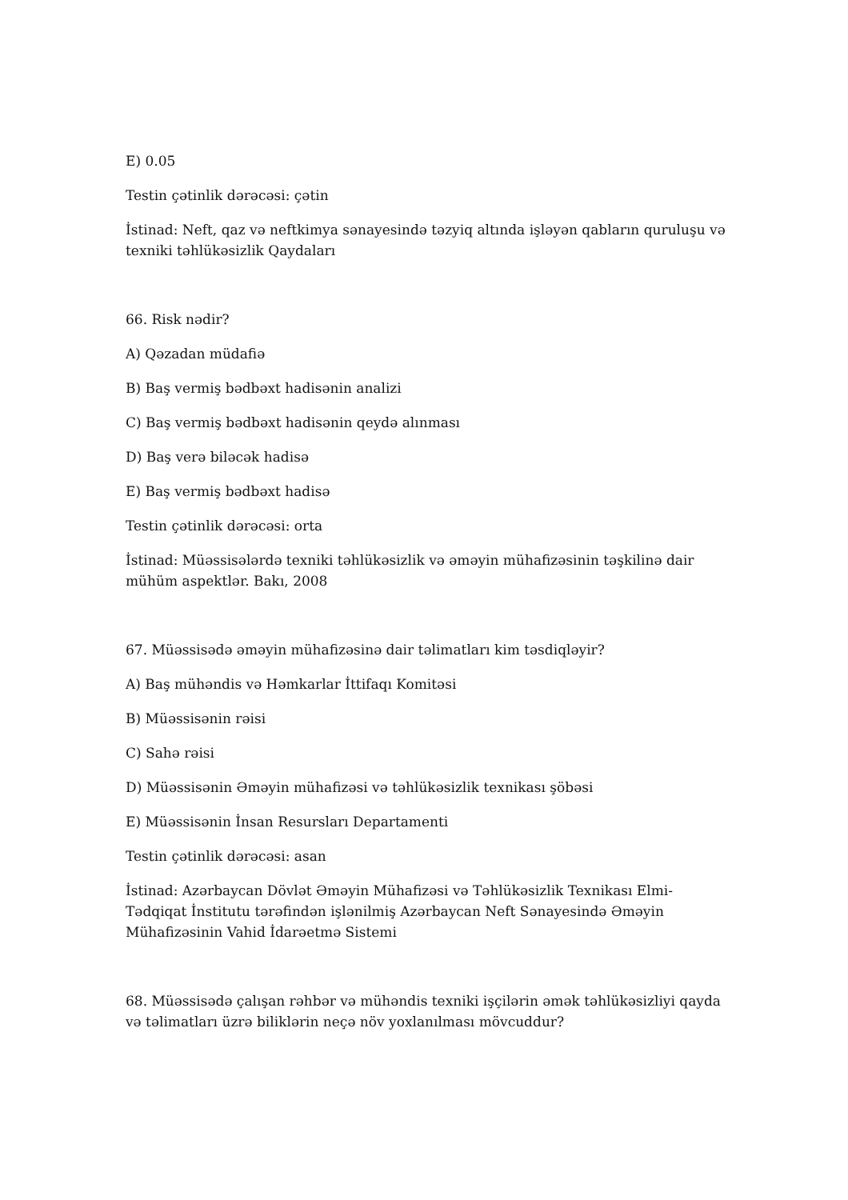E) 0.05
Testin çətinlik dərəcəsi: çətin
İstinad: Neft, qaz və neftkimya sənayesində təzyiq altında işləyən qabların quruluşu və texniki təhlükəsizlik Qaydaları
66. Risk nədir?
A) Qəzadan müdafiə
B) Baş vermiş bədbəxt hadisənin analizi
C) Baş vermiş bədbəxt hadisənin qeydə alınması
D) Baş verə biləcək hadisə
E) Baş vermiş bədbəxt hadisə
Testin çətinlik dərəcəsi: orta
İstinad: Müəssisələrdə texniki təhlükəsizlik və əməyin mühafizəsinin təşkilinə dair mühüm aspektlər. Bakı, 2008
67. Müəssisədə əməyin mühafizəsinə dair təlimatları kim təsdiqləyir?
A) Baş mühəndis və Həmkarlar İttifaqı Komitəsi
B) Müəssisənin rəisi
C) Sahə rəisi
D) Müəssisənin Əməyin mühafizəsi və təhlükəsizlik texnikası şöbəsi
E) Müəssisənin İnsan Resursları Departamenti
Testin çətinlik dərəcəsi: asan
İstinad: Azərbaycan Dövlət Əməyin Mühafizəsi və Təhlükəsizlik Texnikası Elmi-Tədqiqat İnstitutu tərəfindən işlənilmiş Azərbaycan Neft Sənayesində Əməyin Mühafizəsinin Vahid İdarəetmə Sistemi
68. Müəssisədə çalışan rəhbər və mühəndis texniki işçilərin əmək təhlükəsizliyi qayda və təlimatları üzrə biliklərin neçə növ yoxlanılması mövcuddur?